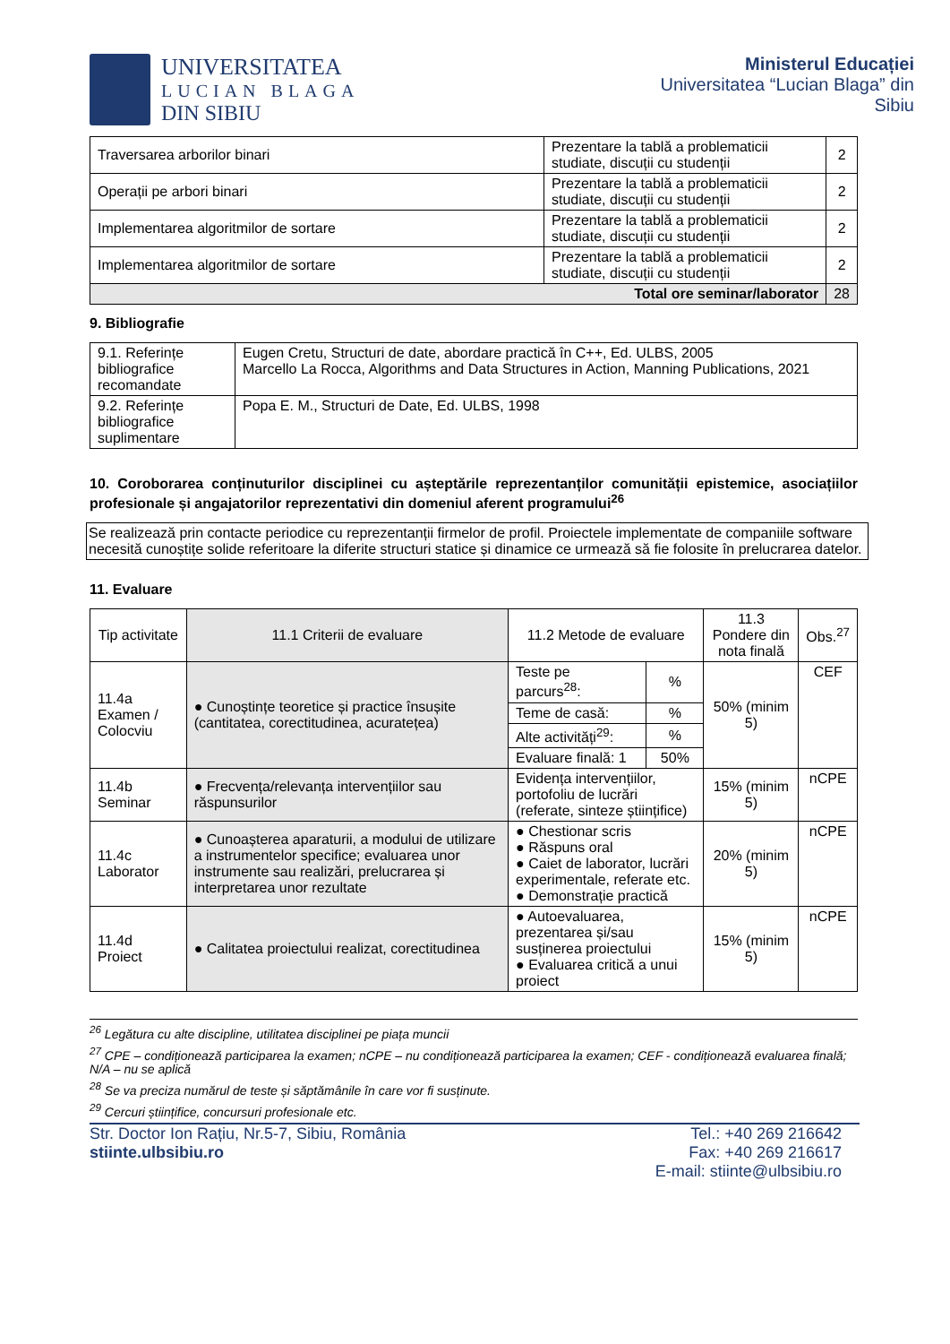UNIVERSITATEA
LUCIAN BLAGA
DIN SIBIU
Ministerul Educației
Universitatea “Lucian Blaga” din Sibiu
| Traversarea arborilor binari | Prezentare la tablă a problematicii studiate, discuții cu studenții | 2 |
| Operații pe arbori binari | Prezentare la tablă a problematicii studiate, discuții cu studenții | 2 |
| Implementarea algoritmilor de sortare | Prezentare la tablă a problematicii studiate, discuții cu studenții | 2 |
| Implementarea algoritmilor de sortare | Prezentare la tablă a problematicii studiate, discuții cu studenții | 2 |
| Total ore seminar/laborator | | 28 |
9. Bibliografie
| 9.1. Referințe bibliografice recomandate | Eugen Cretu, Structuri de date, abordare practică în C++, Ed. ULBS, 2005 Marcello La Rocca, Algorithms and Data Structures in Action, Manning Publications, 2021 |
| 9.2. Referințe bibliografice suplimentare | Popa E. M., Structuri de Date, Ed. ULBS, 1998 |
10. Coroborarea conținuturilor disciplinei cu așteptările reprezentanților comunității epistemice, asociațiilor profesionale și angajatorilor reprezentativi din domeniul aferent programului<sup>26</sup>
Se realizează prin contacte periodice cu reprezentanții firmelor de profil. Proiectele implementate de companiile software necesită cunoștițe solide referitoare la diferite structuri statice și dinamice ce urmează să fie folosite în prelucrarea datelor.
11. Evaluare
| Tip activitate | 11.1 Criterii de evaluare | 11.2 Metode de evaluare | | 11.3 Pondere din nota finală | Obs.<sup>27</sup> |
| --- | --- | --- | --- | --- | --- |
| 11.4a Examen / Colocviu | ● Cunoștințe teoretice și practice însușite (cantitatea, corectitudinea, acuratețea) | Teste pe parcurs<sup>28</sup>: | % | 50% (minim 5) | CEF |
| | | Teme de casă: | % | | |
| | | Alte activități<sup>29</sup>: | % | | |
| | | Evaluare finală: 1 | 50% | | |
| 11.4b Seminar | ● Frecvența/relevanța intervențiilor sau răspunsurilor | Evidența intervențiilor, portofoliu de lucrări (referate, sinteze științifice) | | 15% (minim 5) | nCPE |
| 11.4c Laborator | ● Cunoașterea aparaturii, a modului de utilizare a instrumentelor specifice; evaluarea unor instrumente sau realizări, prelucrarea și interpretarea unor rezultate | ● Chestionar scris ● Răspuns oral ● Caiet de laborator, lucrări experimentale, referate etc. ● Demonstrație practică | | 20% (minim 5) | nCPE |
| 11.4d Proiect | ● Calitatea proiectului realizat, corectitudinea | ● Autoevaluarea, prezentarea și/sau susținerea proiectului ● Evaluarea critică a unui proiect | | 15% (minim 5) | nCPE |
<sup>26</sup> Legătura cu alte discipline, utilitatea disciplinei pe piața muncii
<sup>27</sup> CPE – condiționează participarea la examen; nCPE – nu condiționează participarea la examen; CEF - condiționează evaluarea finală; N/A – nu se aplică
<sup>28</sup> Se va preciza numărul de teste și săptămânile în care vor fi susținute.
<sup>29</sup> Cercuri științifice, concursuri profesionale etc.
Str. Doctor Ion Rațiu, Nr.5-7, Sibiu, România
stiinte.ulbsibiu.ro
Tel.: +40 269 216642
Fax: +40 269 216617
E-mail: stiinte@ulbsibiu.ro